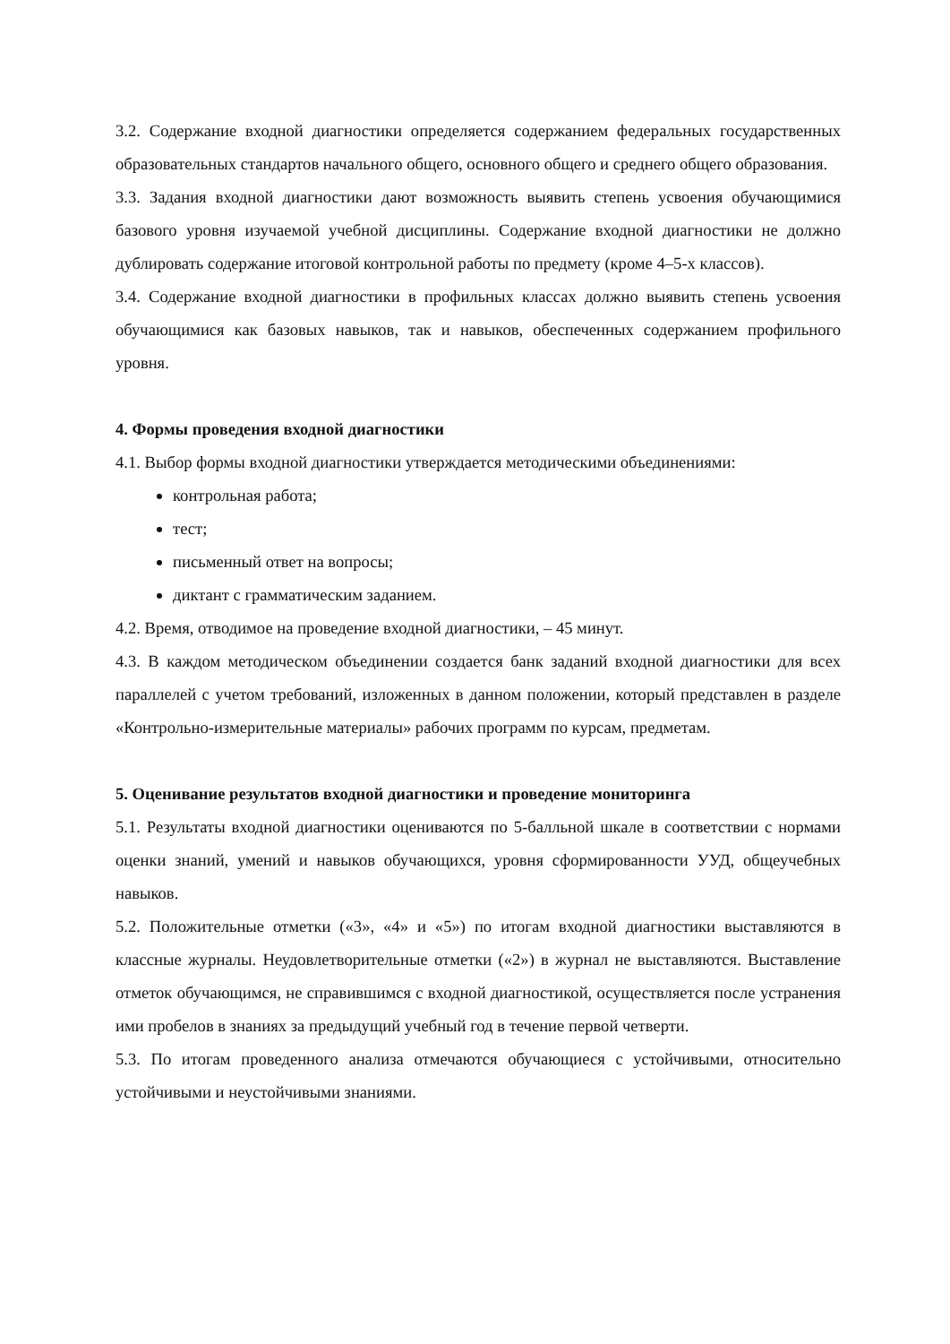3.2. Содержание входной диагностики определяется содержанием федеральных государственных образовательных стандартов начального общего, основного общего и среднего общего образования.
3.3. Задания входной диагностики дают возможность выявить степень усвоения обучающимися базового уровня изучаемой учебной дисциплины. Содержание входной диагностики не должно дублировать содержание итоговой контрольной работы по предмету (кроме 4–5-х классов).
3.4. Содержание входной диагностики в профильных классах должно выявить степень усвоения обучающимися как базовых навыков, так и навыков, обеспеченных содержанием профильного уровня.
4. Формы проведения входной диагностики
4.1. Выбор формы входной диагностики утверждается методическими объединениями:
контрольная работа;
тест;
письменный ответ на вопросы;
диктант с грамматическим заданием.
4.2. Время, отводимое на проведение входной диагностики, – 45 минут.
4.3. В каждом методическом объединении создается банк заданий входной диагностики для всех параллелей с учетом требований, изложенных в данном положении, который представлен в разделе «Контрольно-измерительные материалы» рабочих программ по курсам, предметам.
5. Оценивание результатов входной диагностики и проведение мониторинга
5.1. Результаты входной диагностики оцениваются по 5-балльной шкале в соответствии с нормами оценки знаний, умений и навыков обучающихся, уровня сформированности УУД, общеучебных навыков.
5.2. Положительные отметки («3», «4» и «5») по итогам входной диагностики выставляются в классные журналы. Неудовлетворительные отметки («2») в журнал не выставляются. Выставление отметок обучающимся, не справившимся с входной диагностикой, осуществляется после устранения ими пробелов в знаниях за предыдущий учебный год в течение первой четверти.
5.3. По итогам проведенного анализа отмечаются обучающиеся с устойчивыми, относительно устойчивыми и неустойчивыми знаниями.